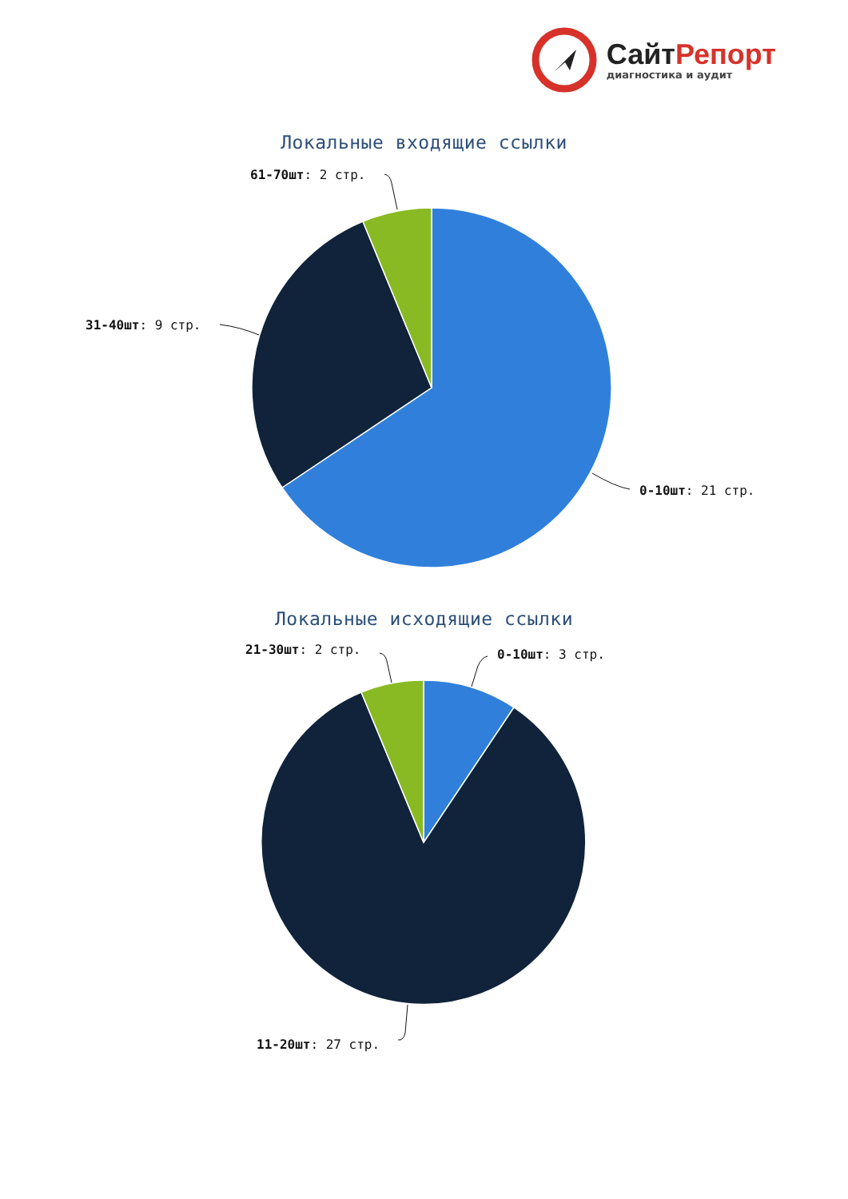СайтРепорт
диагностика и аудит
Локальные входящие ссылки
61-70шт: 2 стр.
31-40шт: 9 стр.
0-10шт: 21 стр.
Локальные исходящие ссылки
21-30шт: 2 стр.
0-10шт: 3 стр.
11-20шт: 27 стр.